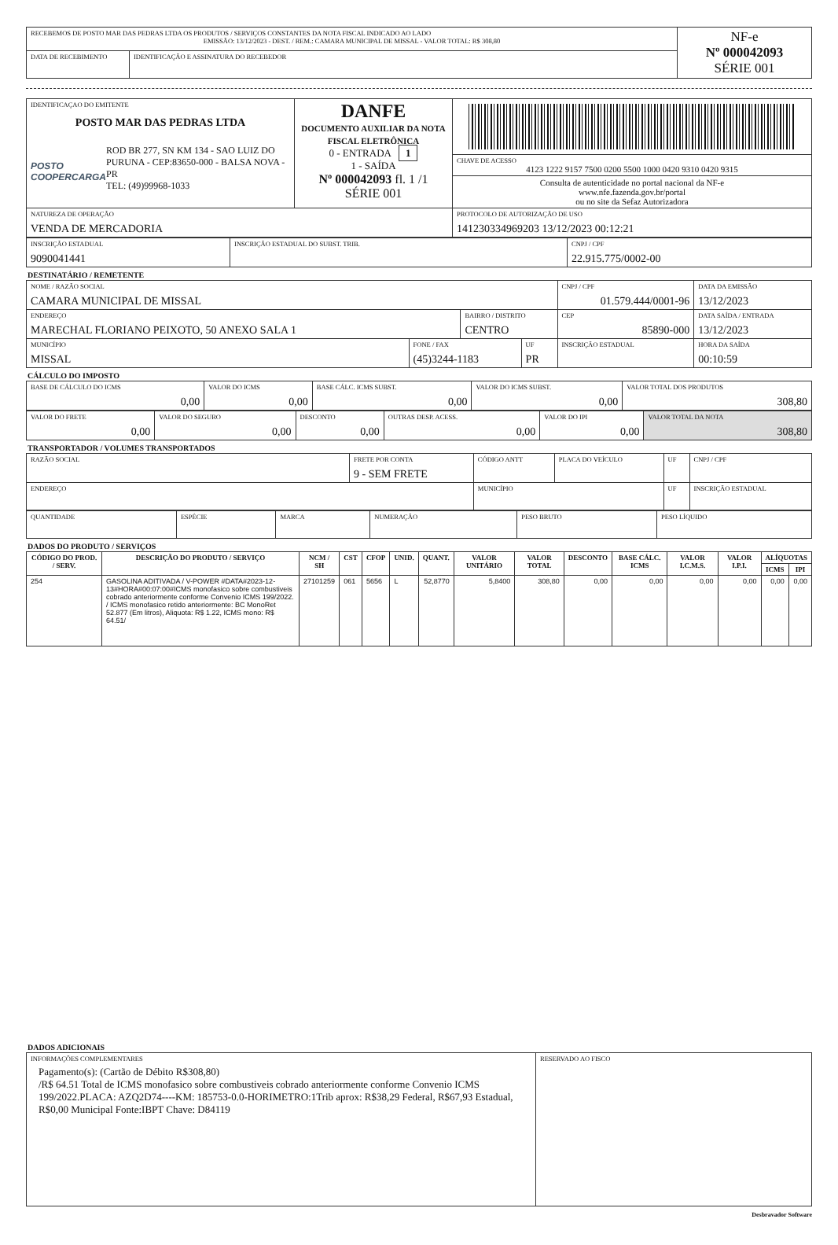| RECEBEMOS DE POSTO MAR DAS PEDRAS LTDA OS PRODUTOS / SERVIÇOS CONSTANTES DA NOTA FISCAL INDICADO AO LADO EMISSÃO: 13/12/2023 - DEST. / REM.: CAMARA MUNICIPAL DE MISSAL - VALOR TOTAL: R$ 308,80 | | NF-e Nº 000042093 SÉRIE 001 |
| DATA DE RECEBIMENTO | IDENTIFICAÇÃO E ASSINATURA DO RECEBEDOR | |
| IDENTIFICAÇAO DO EMITENTE POSTO MAR DAS PEDRAS LTDA POSTO COOPERCARGA ROD BR 277, SN KM 134 - SAO LUIZ DO PURUNA - CEP:83650-000 - BALSA NOVA - PR TEL: (49)99968-1033 | DANFE DOCUMENTO AUXILIAR DA NOTA FISCAL ELETRÔNICA 0 - ENTRADA 1 1 - SAÍDA Nº 000042093 fl. 1 /1 SÉRIE 001 | |
| | | CHAVE DE ACESSO 4123 1222 9157 7500 0200 5500 1000 0420 9310 0420 9315 |
| | | Consulta de autenticidade no portal nacional da NF-e www.nfe.fazenda.gov.br/portal ou no site da Sefaz Autorizadora |
| NATUREZA DE OPERAÇÃO VENDA DE MERCADORIA | | PROTOCOLO DE AUTORIZAÇÃO DE USO 141230334969203 13/12/2023 00:12:21 |
| INSCRIÇÃO ESTADUAL 9090041441 | INSCRIÇÃO ESTADUAL DO SUBST. TRIB. | CNPJ / CPF 22.915.775/0002-00 |
DESTINATÁRIO / REMETENTE
| NOME / RAZÃO SOCIAL CAMARA MUNICIPAL DE MISSAL | | | | CNPJ / CPF 01.579.444/0001-96 | | DATA DA EMISSÃO 13/12/2023 |
| ENDEREÇO MARECHAL FLORIANO PEIXOTO, 50 ANEXO SALA 1 | | BAIRRO / DISTRITO CENTRO | | | CEP 85890-000 | DATA SAÍDA / ENTRADA 13/12/2023 |
| MUNICÍPIO MISSAL | FONE / FAX (45)3244-1183 | | UF PR | INSCRIÇÃO ESTADUAL | | HORA DA SAÍDA 00:10:59 |
CÁLCULO DO IMPOSTO
| BASE DE CÁLCULO DO ICMS 0,00 | VALOR DO ICMS 0,00 | BASE CÁLC. ICMS SUBST. 0,00 | VALOR DO ICMS SUBST. 0,00 | VALOR TOTAL DOS PRODUTOS 308,80 |
| VALOR DO FRETE 0,00 | VALOR DO SEGURO 0,00 | DESCONTO 0,00 | OUTRAS DESP. ACESS. 0,00 | VALOR DO IPI 0,00 | VALOR TOTAL DA NOTA 308,80 |
TRANSPORTADOR / VOLUMES TRANSPORTADOS
| RAZÃO SOCIAL | FRETE POR CONTA 9 - SEM FRETE | CÓDIGO ANTT | PLACA DO VEÍCULO | UF | CNPJ / CPF |
| ENDEREÇO | | MUNICÍPIO | | UF | INSCRIÇÃO ESTADUAL |
| QUANTIDADE | ESPÉCIE | MARCA | NUMERAÇÃO | PESO BRUTO | PESO LÍQUIDO |
DADOS DO PRODUTO / SERVIÇOS
| CÓDIGO DO PROD. / SERV. | DESCRIÇÃO DO PRODUTO / SERVIÇO | NCM / SH | CST | CFOP | UNID. | QUANT. | VALOR UNITÁRIO | VALOR TOTAL | DESCONTO | BASE CÁLC. ICMS | VALOR I.C.M.S. | VALOR I.P.I. | ALÍQUOTAS | |
| --- | --- | --- | --- | --- | --- | --- | --- | --- | --- | --- | --- | --- | --- | --- |
| | | | | | | | | | | | | | ICMS | IPI |
| 254 | GASOLINA ADITIVADA / V-POWER #DATA#2023-12-13#HORA#00:07:00#ICMS monofasico sobre combustiveis cobrado anteriormente conforme Convenio ICMS 199/2022. / ICMS monofasico retido anteriormente: BC MonoRet 52.877 (Em litros), Aliquota: R$ 1.22, ICMS mono: R$ 64.51/ | 27101259 | 061 | 5656 | L | 52,8770 | 5,8400 | 308,80 | 0,00 | 0,00 | 0,00 | 0,00 | 0,00 | 0,00 |
DADOS ADICIONAIS
| INFORMAÇÕES COMPLEMENTARES Pagamento(s): (Cartão de Débito R$308,80) /R$ 64.51 Total de ICMS monofasico sobre combustiveis cobrado anteriormente conforme Convenio ICMS 199/2022.PLACA: AZQ2D74----KM: 185753-0.0-HORIMETRO:1Trib aprox: R$38,29 Federal, R$67,93 Estadual, R$0,00 Municipal Fonte:IBPT Chave: D84119 | RESERVADO AO FISCO |
Desbravador Software